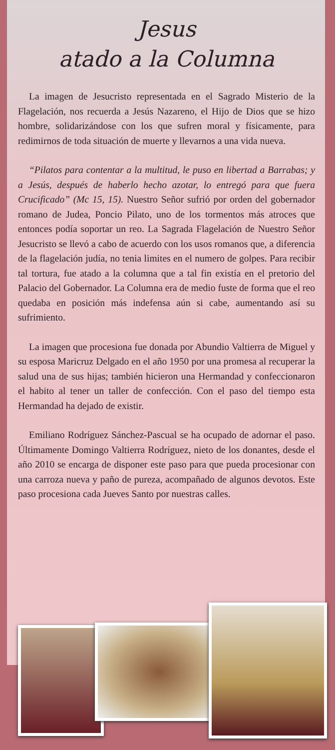Jesus
atado a la Columna
La imagen de Jesucristo representada en el Sagrado Misterio de la Flagelación, nos recuerda a Jesús Nazareno, el Hijo de Dios que se hizo hombre, solidarizándose con los que sufren moral y físicamente, para redimirnos de toda situación de muerte y llevarnos a una vida nueva.
“Pilatos para contentar a la multitud, le puso en libertad a Barrabas; y a Jesús, después de haberlo hecho azotar, lo entregó para que fuera Crucificado” (Mc 15, 15). Nuestro Señor sufrió por orden del gobernador romano de Judea, Poncio Pilato, uno de los tormentos más atroces que entonces podía soportar un reo. La Sagrada Flagelación de Nuestro Señor Jesucristo se llevó a cabo de acuerdo con los usos romanos que, a diferencia de la flagelación judía, no tenia limites en el numero de golpes. Para recibir tal tortura, fue atado a la columna que a tal fin existía en el pretorio del Palacio del Gobernador. La Columna era de medio fuste de forma que el reo quedaba en posición más indefensa aún si cabe, aumentando así su sufrimiento.
La imagen que procesiona fue donada por Abundio Valtierra de Miguel y su esposa Maricruz Delgado en el año 1950 por una promesa al recuperar la salud una de sus hijas; también hicieron una Hermandad y confeccionaron el habito al tener un taller de confección. Con el paso del tiempo esta Hermandad ha dejado de existir.
Emiliano Rodríguez Sánchez-Pascual se ha ocupado de adornar el paso. Últimamente Domingo Valtierra Rodríguez, nieto de los donantes, desde el año 2010 se encarga de disponer este paso para que pueda procesionar con una carroza nueva y paño de pureza, acompañado de algunos devotos. Este paso procesiona cada Jueves Santo por nuestras calles.